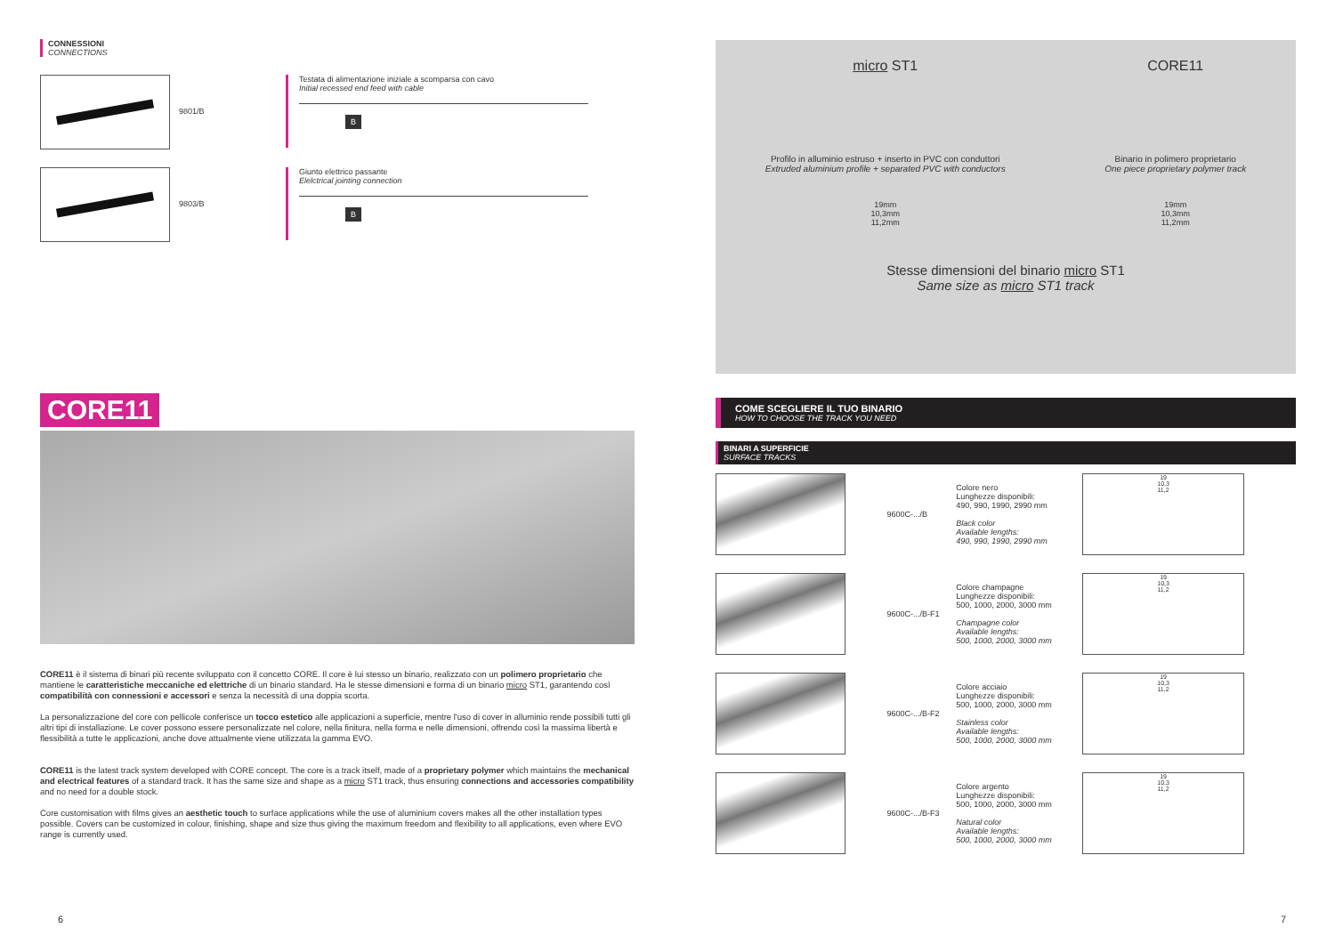CONNESSIONI
CONNECTIONS
9801/B
Testata di alimentazione iniziale a scomparsa con cavo
Initial recessed end feed with cable
B
9803/B
Giunto elettrico passante
Elelctrical jointing connection
B
CORE11
CORE11 è il sistema di binari più recente sviluppato con il concetto CORE. Il core è lui stesso un binario, realizzato con un polimero proprietario che mantiene le caratteristiche meccaniche ed elettriche di un binario standard. Ha le stesse dimensioni e forma di un binario micro ST1, garantendo così compatibilità con connessioni e accessori e senza la necessità di una doppia scorta.
La personalizzazione del core con pellicole conferisce un tocco estetico alle applicazioni a superficie, mentre l'uso di cover in alluminio rende possibili tutti gli altri tipi di installazione. Le cover possono essere personalizzate nel colore, nella finitura, nella forma e nelle dimensioni, offrendo così la massima libertà e flessibilità a tutte le applicazioni, anche dove attualmente viene utilizzata la gamma EVO.
CORE11 is the latest track system developed with CORE concept. The core is a track itself, made of a proprietary polymer which maintains the mechanical and electrical features of a standard track. It has the same size and shape as a micro ST1 track, thus ensuring connections and accessories compatibility and no need for a double stock.
Core customisation with films gives an aesthetic touch to surface applications while the use of aluminium covers makes all the other installation types possible. Covers can be customized in colour, finishing, shape and size thus giving the maximum freedom and flexibility to all applications, even where EVO range is currently used.
6
micro ST1
Profilo in alluminio estruso + inserto in PVC con conduttori
Extruded aluminium profile + separated PVC with conductors
19mm
10,3mm
11,2mm
CORE11
Binario in polimero proprietario
One piece proprietary polymer track
19mm
10,3mm
11,2mm
Stesse dimensioni del binario micro ST1
Same size as micro ST1 track
COME SCEGLIERE IL TUO BINARIO
HOW TO CHOOSE THE TRACK YOU NEED
BINARI A SUPERFICIE
SURFACE TRACKS
| | 9600C-.../B | Colore nero Lunghezze disponibili: 490, 990, 1990, 2990 mm Black color Available lengths: 490, 990, 1990, 2990 mm | 19 10,3 11,2 |
| | 9600C-.../B-F1 | Colore champagne Lunghezze disponibili: 500, 1000, 2000, 3000 mm Champagne color Available lengths: 500, 1000, 2000, 3000 mm | 19 10,3 11,2 |
| | 9600C-.../B-F2 | Colore acciaio Lunghezze disponibili: 500, 1000, 2000, 3000 mm Stainless color Available lengths: 500, 1000, 2000, 3000 mm | 19 10,3 11,2 |
| | 9600C-.../B-F3 | Colore argento Lunghezze disponibili: 500, 1000, 2000, 3000 mm Natural color Available lengths: 500, 1000, 2000, 3000 mm | 19 10,3 11,2 |
7